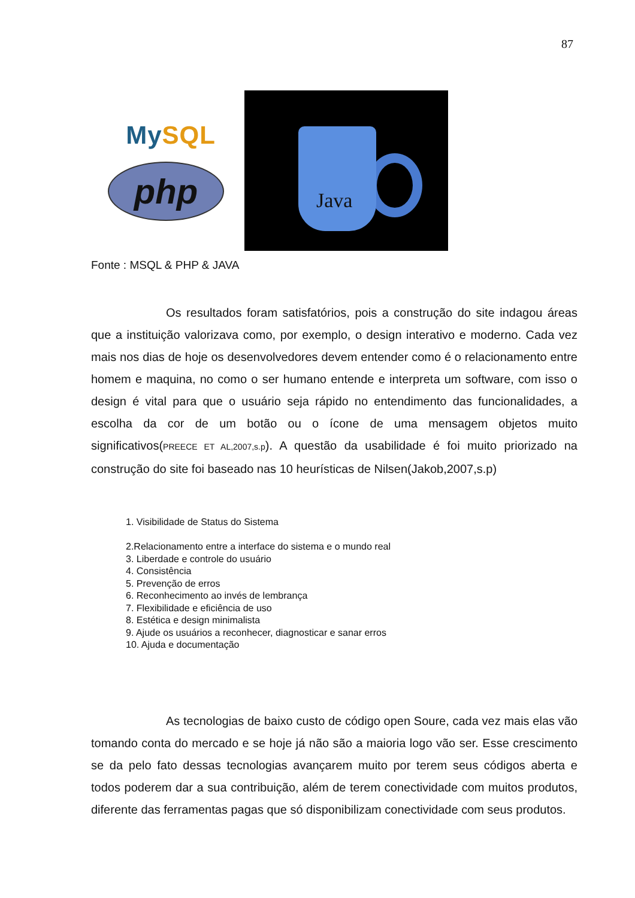87
MySQL
php
Java
Fonte : MSQL & PHP & JAVA
Os resultados foram satisfatórios, pois a construção do site indagou áreas que a instituição valorizava como, por exemplo, o design interativo e moderno. Cada vez mais nos dias de hoje os desenvolvedores devem entender como é o relacionamento entre homem e maquina, no como o ser humano entende e interpreta um software, com isso o design é vital para que o usuário seja rápido no entendimento das funcionalidades, a escolha da cor de um botão ou o ícone de uma mensagem objetos muito significativos(PREECE ET AL,2007,s.p). A questão da usabilidade é foi muito priorizado na construção do site foi baseado nas 10 heurísticas de Nilsen(Jakob,2007,s.p)
1. Visibilidade de Status do Sistema
2.Relacionamento entre a interface do sistema e o mundo real
3. Liberdade e controle do usuário
4. Consistência
5. Prevenção de erros
6. Reconhecimento ao invés de lembrança
7. Flexibilidade e eficiência de uso
8. Estética e design minimalista
9. Ajude os usuários a reconhecer, diagnosticar e sanar erros
10. Ajuda e documentação
As tecnologias de baixo custo de código open Soure, cada vez mais elas vão tomando conta do mercado e se hoje já não são a maioria logo vão ser. Esse crescimento se da pelo fato dessas tecnologias avançarem muito por terem seus códigos aberta e todos poderem dar a sua contribuição, além de terem conectividade com muitos produtos, diferente das ferramentas pagas que só disponibilizam conectividade com seus produtos.